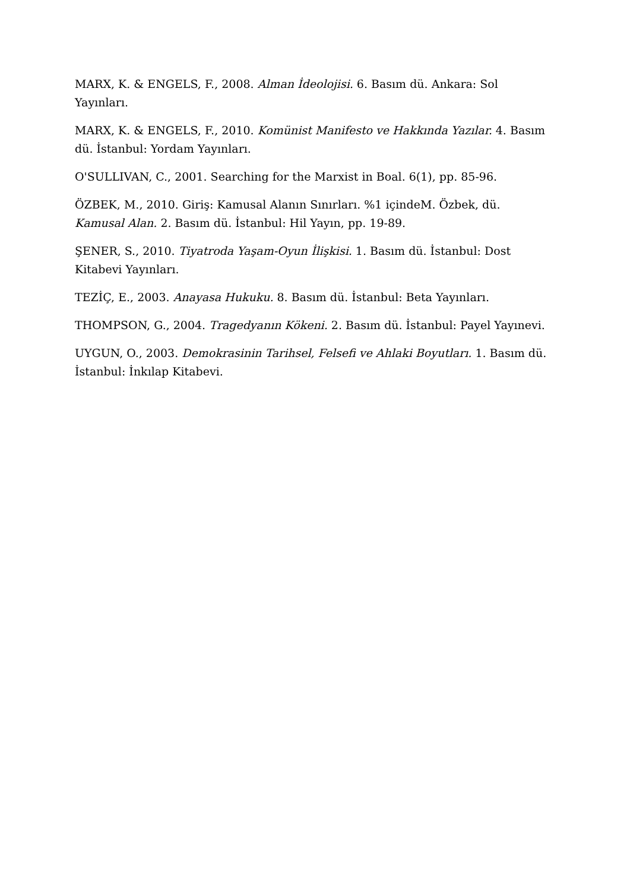MARX, K. & ENGELS, F., 2008. Alman İdeolojisi. 6. Basım dü. Ankara: Sol Yayınları.
MARX, K. & ENGELS, F., 2010. Komünist Manifesto ve Hakkında Yazılar. 4. Basım dü. İstanbul: Yordam Yayınları.
O'SULLIVAN, C., 2001. Searching for the Marxist in Boal. 6(1), pp. 85-96.
ÖZBEK, M., 2010. Giriş: Kamusal Alanın Sınırları. %1 içindeM. Özbek, dü. Kamusal Alan. 2. Basım dü. İstanbul: Hil Yayın, pp. 19-89.
ŞENER, S., 2010. Tiyatroda Yaşam-Oyun İlişkisi. 1. Basım dü. İstanbul: Dost Kitabevi Yayınları.
TEZİÇ, E., 2003. Anayasa Hukuku. 8. Basım dü. İstanbul: Beta Yayınları.
THOMPSON, G., 2004. Tragedyanın Kökeni. 2. Basım dü. İstanbul: Payel Yayınevi.
UYGUN, O., 2003. Demokrasinin Tarihsel, Felsefi ve Ahlaki Boyutları. 1. Basım dü. İstanbul: İnkılap Kitabevi.